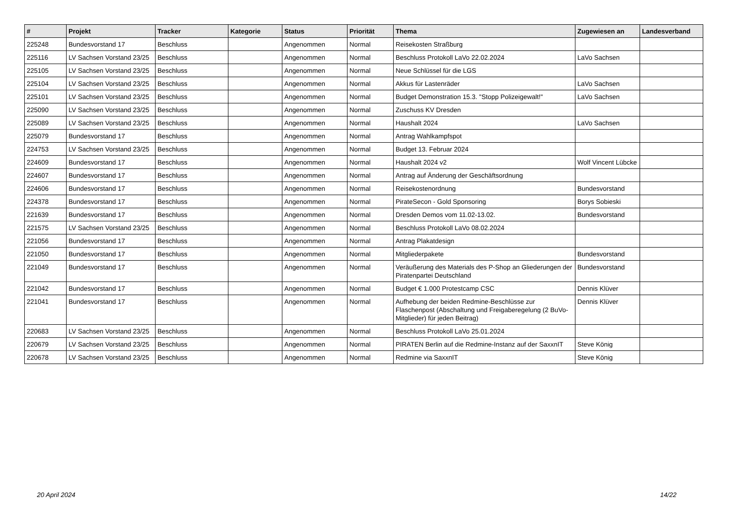| # | Projekt | Tracker | Kategorie | Status | Priorität | Thema | Zugewiesen an | Landesverband |
| --- | --- | --- | --- | --- | --- | --- | --- | --- |
| 225248 | Bundesvorstand 17 | Beschluss | | Angenommen | Normal | Reisekosten Straßburg | | |
| 225116 | LV Sachsen Vorstand 23/25 | Beschluss | | Angenommen | Normal | Beschluss Protokoll LaVo 22.02.2024 | LaVo Sachsen | |
| 225105 | LV Sachsen Vorstand 23/25 | Beschluss | | Angenommen | Normal | Neue Schlüssel für die LGS | | |
| 225104 | LV Sachsen Vorstand 23/25 | Beschluss | | Angenommen | Normal | Akkus für Lastenräder | LaVo Sachsen | |
| 225101 | LV Sachsen Vorstand 23/25 | Beschluss | | Angenommen | Normal | Budget Demonstration 15.3. "Stopp Polizeigewalt!" | LaVo Sachsen | |
| 225090 | LV Sachsen Vorstand 23/25 | Beschluss | | Angenommen | Normal | Zuschuss KV Dresden | | |
| 225089 | LV Sachsen Vorstand 23/25 | Beschluss | | Angenommen | Normal | Haushalt 2024 | LaVo Sachsen | |
| 225079 | Bundesvorstand 17 | Beschluss | | Angenommen | Normal | Antrag Wahlkampfspot | | |
| 224753 | LV Sachsen Vorstand 23/25 | Beschluss | | Angenommen | Normal | Budget 13. Februar 2024 | | |
| 224609 | Bundesvorstand 17 | Beschluss | | Angenommen | Normal | Haushalt 2024 v2 | Wolf Vincent Lübcke | |
| 224607 | Bundesvorstand 17 | Beschluss | | Angenommen | Normal | Antrag auf Änderung der Geschäftsordnung | | |
| 224606 | Bundesvorstand 17 | Beschluss | | Angenommen | Normal | Reisekostenordnung | Bundesvorstand | |
| 224378 | Bundesvorstand 17 | Beschluss | | Angenommen | Normal | PirateSecon - Gold Sponsoring | Borys Sobieski | |
| 221639 | Bundesvorstand 17 | Beschluss | | Angenommen | Normal | Dresden Demos vom 11.02-13.02. | Bundesvorstand | |
| 221575 | LV Sachsen Vorstand 23/25 | Beschluss | | Angenommen | Normal | Beschluss Protokoll LaVo 08.02.2024 | | |
| 221056 | Bundesvorstand 17 | Beschluss | | Angenommen | Normal | Antrag Plakatdesign | | |
| 221050 | Bundesvorstand 17 | Beschluss | | Angenommen | Normal | Mitgliederpakete | Bundesvorstand | |
| 221049 | Bundesvorstand 17 | Beschluss | | Angenommen | Normal | Veräußerung des Materials des P-Shop an Gliederungen der Piratenpartei Deutschland | Bundesvorstand | |
| 221042 | Bundesvorstand 17 | Beschluss | | Angenommen | Normal | Budget € 1.000 Protestcamp CSC | Dennis Klüver | |
| 221041 | Bundesvorstand 17 | Beschluss | | Angenommen | Normal | Aufhebung der beiden Redmine-Beschlüsse zur Flaschenpost (Abschaltung und Freigaberegelung (2 BuVo-Mitglieder) für jeden Beitrag) | Dennis Klüver | |
| 220683 | LV Sachsen Vorstand 23/25 | Beschluss | | Angenommen | Normal | Beschluss Protokoll LaVo 25.01.2024 | | |
| 220679 | LV Sachsen Vorstand 23/25 | Beschluss | | Angenommen | Normal | PIRATEN Berlin auf die Redmine-Instanz auf der SaxxnIT | Steve König | |
| 220678 | LV Sachsen Vorstand 23/25 | Beschluss | | Angenommen | Normal | Redmine via SaxxnIT | Steve König | |
20 April 2024 14/22